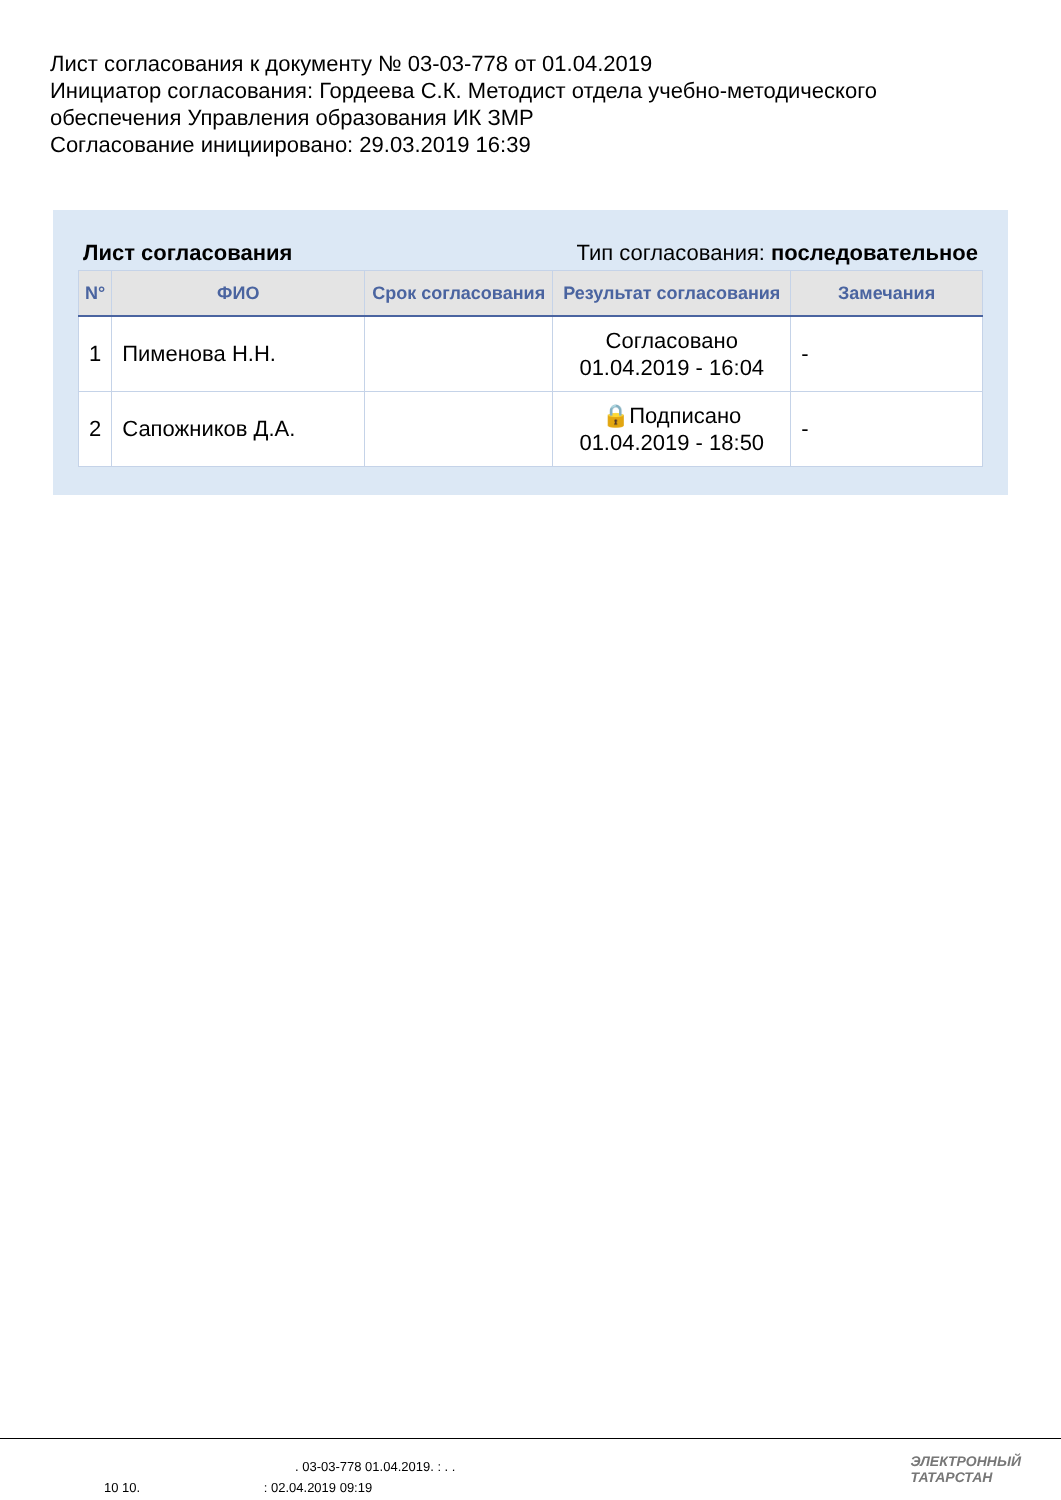Лист согласования к документу № 03-03-778 от 01.04.2019
Инициатор согласования: Гордеева С.К. Методист отдела учебно-методического обеспечения Управления образования ИК ЗМР
Согласование инициировано: 29.03.2019 16:39
Лист согласования Тип согласования: последовательное
| N° | ФИО | Срок согласования | Результат согласования | Замечания |
| --- | --- | --- | --- | --- |
| 1 | Пименова Н.Н. | | Согласовано 01.04.2019 - 16:04 | - |
| 2 | Сапожников Д.А. | | 🔒Подписано 01.04.2019 - 18:50 | - |
. 03-03-778 01.04.2019. : . .
10 10. : 02.04.2019 09:19
ЭЛЕКТРОННЫЙ
ТАТАРСТАН